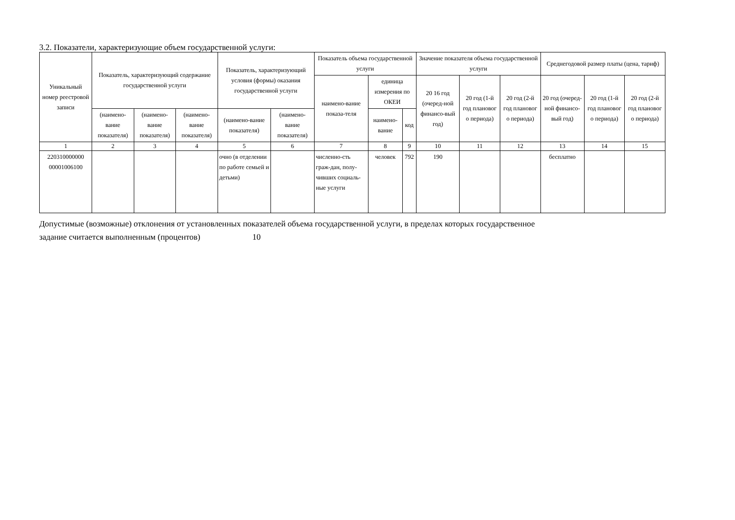3.2. Показатели, характеризующие объем государственной услуги:
| Уникальный номер реестровой записи | Показатель, характеризующий содержание государственной услуги | | | Показатель, характеризующий условия (формы) оказания государственной услуги | | Показатель объема государственной услуги | | | Значение показателя объема государственной услуги | | | Среднегодовой размер платы (цена, тариф) | | |
| --- | --- | --- | --- | --- | --- | --- | --- | --- | --- | --- | --- | --- | --- | --- |
| | | | | | | наимено-вание показа-теля | единица измерения по ОКЕИ | | 20 16 год (очеред-ной финансо-вый год) | 20 год (1-й год плановог о периода) | 20 год (2-й год плановог о периода) | 20 год (очеред-ной финансо-вый год) | 20 год (1-й год плановог о периода) | 20 год (2-й год плановог о периода) |
| | (наимено-вание показателя) | (наимено-вание показателя) | (наимено-вание показателя) | (наимено-вание показателя) | (наимено-вание показателя) | | наимено-вание | код | | | | | | |
| 1 | 2 | 3 | 4 | 5 | 6 | 7 | 8 | 9 | 10 | 11 | 12 | 13 | 14 | 15 |
| 220310000000 00001006100 | | | | очно (в отделении по работе семьей и детьми) | | численно-сть граж-дан, полу-чивших социаль-ные услуги | человек | 792 | 190 | | | бесплатно | | |
Допустимые (возможные) отклонения от установленных показателей объема государственной услуги, в пределах которых государственное
задание считается выполненным (процентов) 10